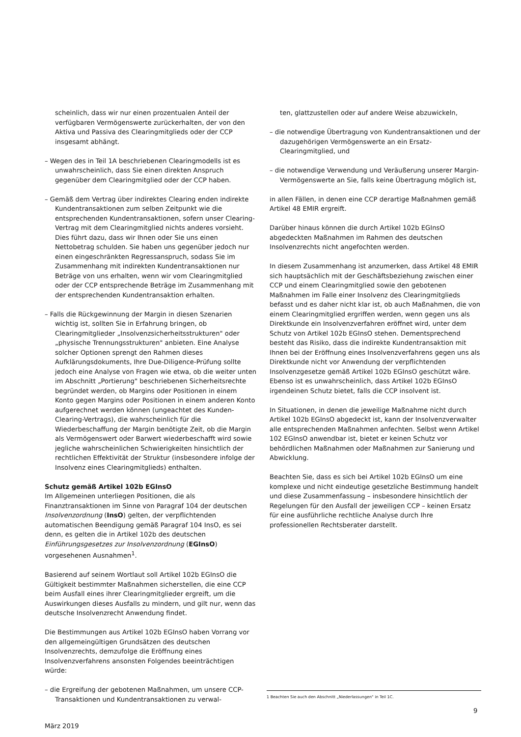scheinlich, dass wir nur einen prozentualen Anteil der verfügbaren Vermögenswerte zurückerhalten, der von den Aktiva und Passiva des Clearingmitglieds oder der CCP insgesamt abhängt.
– Wegen des in Teil 1A beschriebenen Clearingmodells ist es unwahrscheinlich, dass Sie einen direkten Anspruch gegenüber dem Clearingmitglied oder der CCP haben.
– Gemäß dem Vertrag über indirektes Clearing enden indirekte Kundentransaktionen zum selben Zeitpunkt wie die entsprechenden Kundentransaktionen, sofern unser Clearing-Vertrag mit dem Clearingmitglied nichts anderes vorsieht. Dies führt dazu, dass wir Ihnen oder Sie uns einen Nettobetrag schulden. Sie haben uns gegenüber jedoch nur einen eingeschränkten Regressanspruch, sodass Sie im Zusammenhang mit indirekten Kundentransaktionen nur Beträge von uns erhalten, wenn wir vom Clearingmitglied oder der CCP entsprechende Beträge im Zusammenhang mit der entsprechenden Kundentransaktion erhalten.
– Falls die Rückgewinnung der Margin in diesen Szenarien wichtig ist, sollten Sie in Erfahrung bringen, ob Clearingmitglieder „Insolvenzsicherheitsstrukturen" oder „physische Trennungsstrukturen" anbieten. Eine Analyse solcher Optionen sprengt den Rahmen dieses Aufklärungsdokuments, Ihre Due-Diligence-Prüfung sollte jedoch eine Analyse von Fragen wie etwa, ob die weiter unten im Abschnitt „Portierung" beschriebenen Sicherheitsrechte begründet werden, ob Margins oder Positionen in einem Konto gegen Margins oder Positionen in einem anderen Konto aufgerechnet werden können (ungeachtet des Kunden-Clearing-Vertrags), die wahrscheinlich für die Wiederbeschaffung der Margin benötigte Zeit, ob die Margin als Vermögenswert oder Barwert wiederbeschafft wird sowie jegliche wahrscheinlichen Schwierigkeiten hinsichtlich der rechtlichen Effektivität der Struktur (insbesondere infolge der Insolvenz eines Clearingmitglieds) enthalten.
Schutz gemäß Artikel 102b EGInsO
Im Allgemeinen unterliegen Positionen, die als Finanztransaktionen im Sinne von Paragraf 104 der deutschen Insolvenzordnung (InsO) gelten, der verpflichtenden automatischen Beendigung gemäß Paragraf 104 InsO, es sei denn, es gelten die in Artikel 102b des deutschen Einführungsgesetzes zur Insolvenzordnung (EGInsO) vorgesehenen Ausnahmen<sup>1</sup>.
Basierend auf seinem Wortlaut soll Artikel 102b EGInsO die Gültigkeit bestimmter Maßnahmen sicherstellen, die eine CCP beim Ausfall eines ihrer Clearingmitglieder ergreift, um die Auswirkungen dieses Ausfalls zu mindern, und gilt nur, wenn das deutsche Insolvenzrecht Anwendung findet.
Die Bestimmungen aus Artikel 102b EGInsO haben Vorrang vor den allgemeingültigen Grundsätzen des deutschen Insolvenzrechts, demzufolge die Eröffnung eines Insolvenzverfahrens ansonsten Folgendes beeinträchtigen würde:
– die Ergreifung der gebotenen Maßnahmen, um unsere CCP-Transaktionen und Kundentransaktionen zu verwal-
ten, glattzustellen oder auf andere Weise abzuwickeln,
– die notwendige Übertragung von Kundentransaktionen und der dazugehörigen Vermögenswerte an ein Ersatz-Clearingmitglied, und
– die notwendige Verwendung und Veräußerung unserer Margin-Vermögenswerte an Sie, falls keine Übertragung möglich ist,
in allen Fällen, in denen eine CCP derartige Maßnahmen gemäß Artikel 48 EMIR ergreift.
Darüber hinaus können die durch Artikel 102b EGInsO abgedeckten Maßnahmen im Rahmen des deutschen Insolvenzrechts nicht angefochten werden.
In diesem Zusammenhang ist anzumerken, dass Artikel 48 EMIR sich hauptsächlich mit der Geschäftsbeziehung zwischen einer CCP und einem Clearingmitglied sowie den gebotenen Maßnahmen im Falle einer Insolvenz des Clearingmitglieds befasst und es daher nicht klar ist, ob auch Maßnahmen, die von einem Clearingmitglied ergriffen werden, wenn gegen uns als Direktkunde ein Insolvenzverfahren eröffnet wird, unter dem Schutz von Artikel 102b EGInsO stehen. Dementsprechend besteht das Risiko, dass die indirekte Kundentransaktion mit Ihnen bei der Eröffnung eines Insolvenzverfahrens gegen uns als Direktkunde nicht vor Anwendung der verpflichtenden Insolvenzgesetze gemäß Artikel 102b EGInsO geschützt wäre. Ebenso ist es unwahrscheinlich, dass Artikel 102b EGInsO irgendeinen Schutz bietet, falls die CCP insolvent ist.
In Situationen, in denen die jeweilige Maßnahme nicht durch Artikel 102b EGInsO abgedeckt ist, kann der Insolvenzverwalter alle entsprechenden Maßnahmen anfechten. Selbst wenn Artikel 102 EGInsO anwendbar ist, bietet er keinen Schutz vor behördlichen Maßnahmen oder Maßnahmen zur Sanierung und Abwicklung.
Beachten Sie, dass es sich bei Artikel 102b EGInsO um eine komplexe und nicht eindeutige gesetzliche Bestimmung handelt und diese Zusammenfassung – insbesondere hinsichtlich der Regelungen für den Ausfall der jeweiligen CCP – keinen Ersatz für eine ausführliche rechtliche Analyse durch Ihre professionellen Rechtsberater darstellt.
1 Beachten Sie auch den Abschnitt „Niederlassungen" in Teil 1C.
9
März 2019